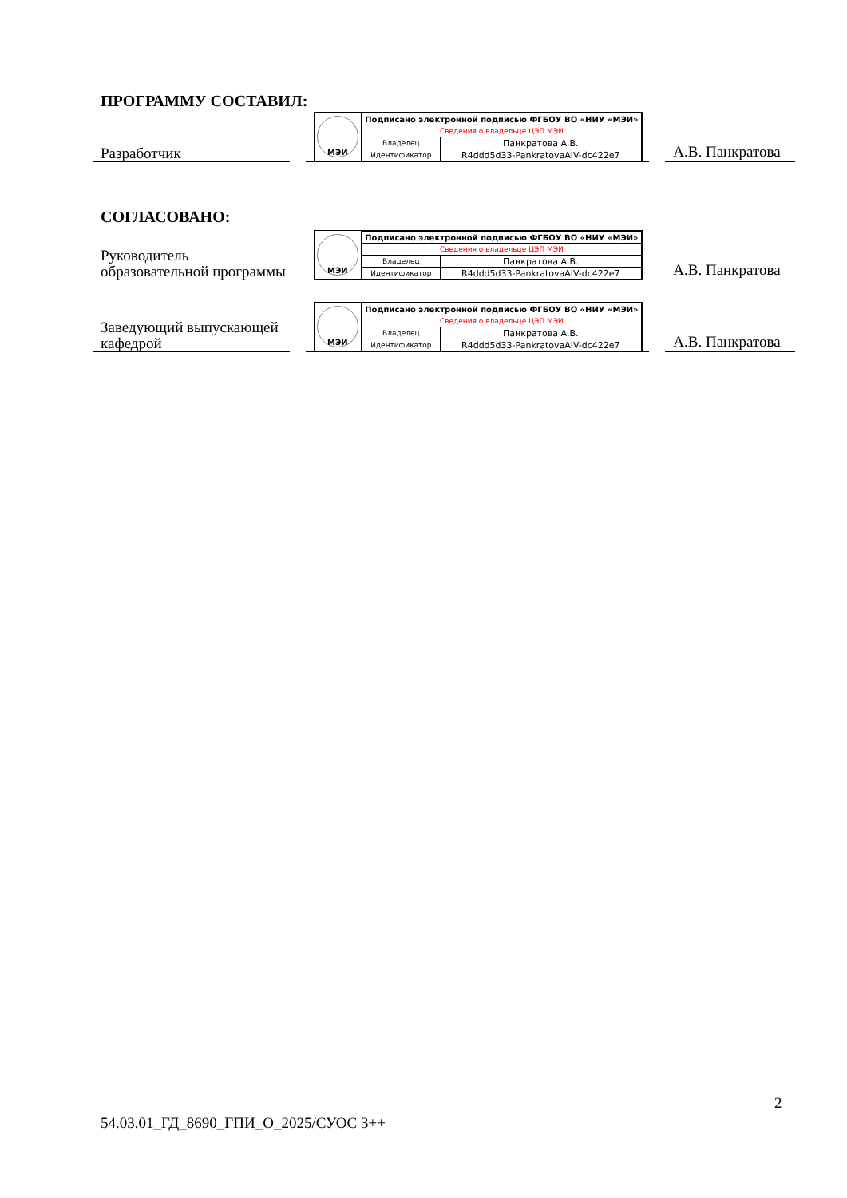ПРОГРАММУ СОСТАВИЛ:
Разработчик
МЭИ
| Подписано электронной подписью ФГБОУ ВО «НИУ «МЭИ» | |
| Сведения о владельце ЦЭП МЭИ | |
| Владелец | Панкратова А.В. |
| Идентификатор | R4ddd5d33-PankratovaAlV-dc422e7 |
А.В. Панкратова
СОГЛАСОВАНО:
Руководитель образовательной программы
МЭИ
| Подписано электронной подписью ФГБОУ ВО «НИУ «МЭИ» | |
| Сведения о владельце ЦЭП МЭИ | |
| Владелец | Панкратова А.В. |
| Идентификатор | R4ddd5d33-PankratovaAlV-dc422e7 |
А.В. Панкратова
Заведующий выпускающей кафедрой
МЭИ
| Подписано электронной подписью ФГБОУ ВО «НИУ «МЭИ» | |
| Сведения о владельце ЦЭП МЭИ | |
| Владелец | Панкратова А.В. |
| Идентификатор | R4ddd5d33-PankratovaAlV-dc422e7 |
А.В. Панкратова
2
54.03.01_ГД_8690_ГПИ_О_2025/СУОС 3++